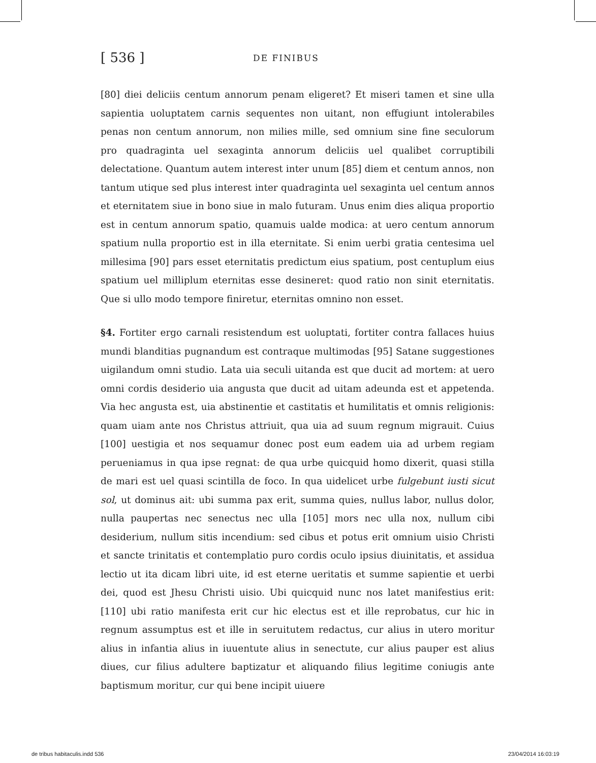[ 536 ] DE FINIBUS
[80] diei deliciis centum annorum penam eligeret? Et miseri tamen et sine ulla sapientia uoluptatem carnis sequentes non uitant, non effugiunt intolerabiles penas non centum annorum, non milies mille, sed omnium sine fine seculorum pro quadraginta uel sexaginta annorum deliciis uel qualibet corruptibili delectatione. Quantum autem interest inter unum [85] diem et centum annos, non tantum utique sed plus interest inter quadraginta uel sexaginta uel centum annos et eternitatem siue in bono siue in malo futuram. Unus enim dies aliqua proportio est in centum annorum spatio, quamuis ualde modica: at uero centum annorum spatium nulla proportio est in illa eternitate. Si enim uerbi gratia centesima uel millesima [90] pars esset eternitatis predictum eius spatium, post centuplum eius spatium uel milliplum eternitas esse desineret: quod ratio non sinit eternitatis. Que si ullo modo tempore finiretur, eternitas omnino non esset.
§4. Fortiter ergo carnali resistendum est uoluptati, fortiter contra fallaces huius mundi blanditias pugnandum est contraque multimodas [95] Satane suggestiones uigilandum omni studio. Lata uia seculi uitanda est que ducit ad mortem: at uero omni cordis desiderio uia angusta que ducit ad uitam adeunda est et appetenda. Via hec angusta est, uia abstinentie et castitatis et humilitatis et omnis religionis: quam uiam ante nos Christus attriuit, qua uia ad suum regnum migrauit. Cuius [100] uestigia et nos sequamur donec post eum eadem uia ad urbem regiam perueniamus in qua ipse regnat: de qua urbe quicquid homo dixerit, quasi stilla de mari est uel quasi scintilla de foco. In qua uidelicet urbe fulgebunt iusti sicut sol, ut dominus ait: ubi summa pax erit, summa quies, nullus labor, nullus dolor, nulla paupertas nec senectus nec ulla [105] mors nec ulla nox, nullum cibi desiderium, nullum sitis incendium: sed cibus et potus erit omnium uisio Christi et sancte trinitatis et contemplatio puro cordis oculo ipsius diuinitatis, et assidua lectio ut ita dicam libri uite, id est eterne ueritatis et summe sapientie et uerbi dei, quod est Jhesu Christi uisio. Ubi quicquid nunc nos latet manifestius erit: [110] ubi ratio manifesta erit cur hic electus est et ille reprobatus, cur hic in regnum assumptus est et ille in seruitutem redactus, cur alius in utero moritur alius in infantia alius in iuuentute alius in senectute, cur alius pauper est alius diues, cur filius adultere baptizatur et aliquando filius legitime coniugis ante baptismum moritur, cur qui bene incipit uiuere
de tribus habitaculis.indd 536 23/04/2014 16:03:19